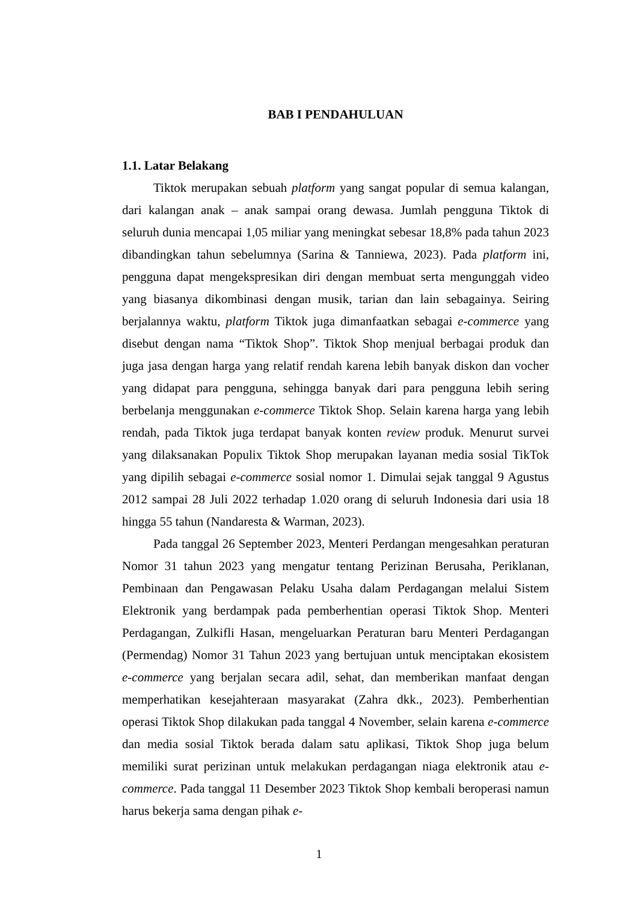BAB I PENDAHULUAN
1.1. Latar Belakang
Tiktok merupakan sebuah platform yang sangat popular di semua kalangan, dari kalangan anak – anak sampai orang dewasa. Jumlah pengguna Tiktok di seluruh dunia mencapai 1,05 miliar yang meningkat sebesar 18,8% pada tahun 2023 dibandingkan tahun sebelumnya (Sarina & Tanniewa, 2023). Pada platform ini, pengguna dapat mengekspresikan diri dengan membuat serta mengunggah video yang biasanya dikombinasi dengan musik, tarian dan lain sebagainya. Seiring berjalannya waktu, platform Tiktok juga dimanfaatkan sebagai e-commerce yang disebut dengan nama “Tiktok Shop”. Tiktok Shop menjual berbagai produk dan juga jasa dengan harga yang relatif rendah karena lebih banyak diskon dan vocher yang didapat para pengguna, sehingga banyak dari para pengguna lebih sering berbelanja menggunakan e-commerce Tiktok Shop. Selain karena harga yang lebih rendah, pada Tiktok juga terdapat banyak konten review produk. Menurut survei yang dilaksanakan Populix Tiktok Shop merupakan layanan media sosial TikTok yang dipilih sebagai e-commerce sosial nomor 1. Dimulai sejak tanggal 9 Agustus 2012 sampai 28 Juli 2022 terhadap 1.020 orang di seluruh Indonesia dari usia 18 hingga 55 tahun (Nandaresta & Warman, 2023).
Pada tanggal 26 September 2023, Menteri Perdangan mengesahkan peraturan Nomor 31 tahun 2023 yang mengatur tentang Perizinan Berusaha, Periklanan, Pembinaan dan Pengawasan Pelaku Usaha dalam Perdagangan melalui Sistem Elektronik yang berdampak pada pemberhentian operasi Tiktok Shop. Menteri Perdagangan, Zulkifli Hasan, mengeluarkan Peraturan baru Menteri Perdagangan (Permendag) Nomor 31 Tahun 2023 yang bertujuan untuk menciptakan ekosistem e-commerce yang berjalan secara adil, sehat, dan memberikan manfaat dengan memperhatikan kesejahteraan masyarakat (Zahra dkk., 2023). Pemberhentian operasi Tiktok Shop dilakukan pada tanggal 4 November, selain karena e-commerce dan media sosial Tiktok berada dalam satu aplikasi, Tiktok Shop juga belum memiliki surat perizinan untuk melakukan perdagangan niaga elektronik atau e-commerce. Pada tanggal 11 Desember 2023 Tiktok Shop kembali beroperasi namun harus bekerja sama dengan pihak e-
1